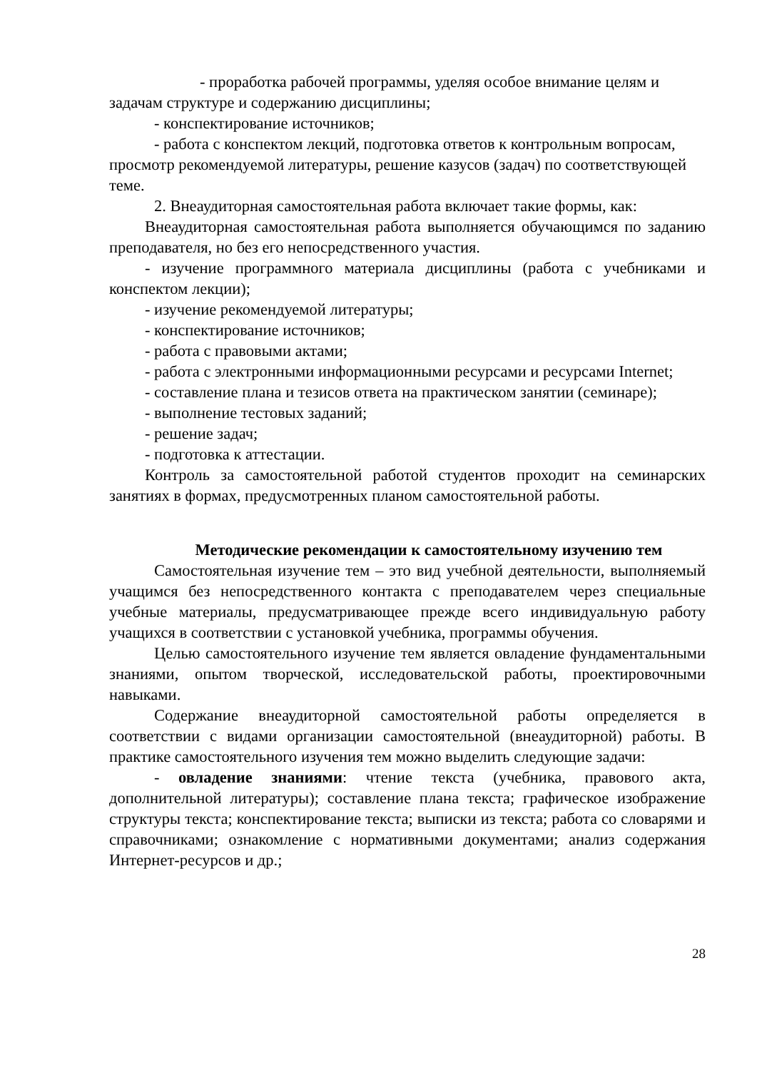- проработка рабочей программы, уделяя особое внимание целям и задачам структуре и содержанию дисциплины;
- конспектирование источников;
- работа с конспектом лекций, подготовка ответов к контрольным вопросам, просмотр рекомендуемой литературы, решение казусов (задач) по соответствующей теме.
2. Внеаудиторная самостоятельная работа включает такие формы, как:
Внеаудиторная самостоятельная работа выполняется обучающимся по заданию преподавателя, но без его непосредственного участия.
- изучение программного материала дисциплины (работа с учебниками и конспектом лекции);
- изучение рекомендуемой литературы;
- конспектирование источников;
- работа с правовыми актами;
- работа с электронными информационными ресурсами и ресурсами Internet;
- составление плана и тезисов ответа на практическом занятии (семинаре);
- выполнение тестовых заданий;
- решение задач;
- подготовка к аттестации.
Контроль за самостоятельной работой студентов проходит на семинарских занятиях в формах, предусмотренных планом самостоятельной работы.
Методические рекомендации к самостоятельному изучению тем
Самостоятельная изучение тем – это вид учебной деятельности, выполняемый учащимся без непосредственного контакта с преподавателем через специальные учебные материалы, предусматривающее прежде всего индивидуальную работу учащихся в соответствии с установкой учебника, программы обучения.
Целью самостоятельного изучение тем является овладение фундаментальными знаниями, опытом творческой, исследовательской работы, проектировочными навыками.
Содержание внеаудиторной самостоятельной работы определяется в соответствии с видами организации самостоятельной (внеаудиторной) работы. В практике самостоятельного изучения тем можно выделить следующие задачи:
- овладение знаниями: чтение текста (учебника, правового акта, дополнительной литературы); составление плана текста; графическое изображение структуры текста; конспектирование текста; выписки из текста; работа со словарями и справочниками; ознакомление с нормативными документами; анализ содержания Интернет-ресурсов и др.;
28